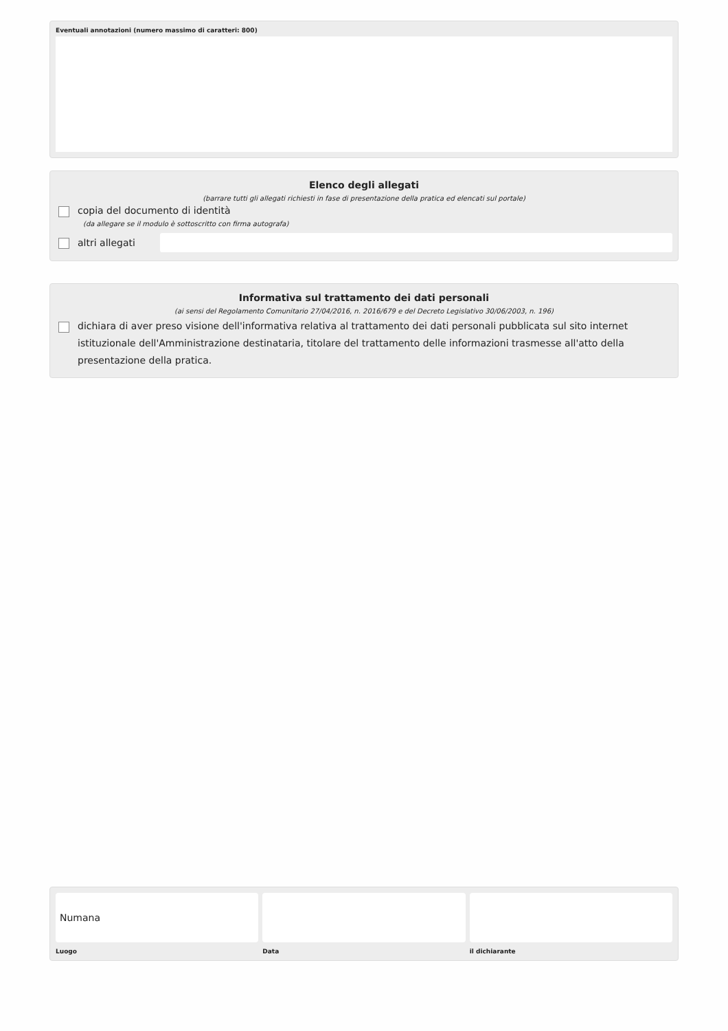Eventuali annotazioni (numero massimo di caratteri: 800)
Elenco degli allegati
(barrare tutti gli allegati richiesti in fase di presentazione della pratica ed elencati sul portale)
copia del documento di identità
(da allegare se il modulo è sottoscritto con firma autografa)
altri allegati
Informativa sul trattamento dei dati personali
(ai sensi del Regolamento Comunitario 27/04/2016, n. 2016/679 e del Decreto Legislativo 30/06/2003, n. 196)
dichiara di aver preso visione dell'informativa relativa al trattamento dei dati personali pubblicata sul sito internet istituzionale dell'Amministrazione destinataria, titolare del trattamento delle informazioni trasmesse all'atto della presentazione della pratica.
Numana
Luogo
Data il dichiarante